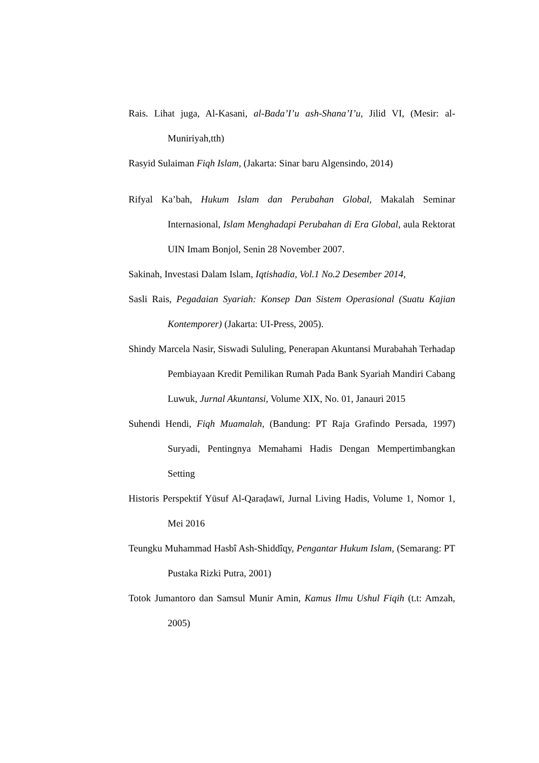Rais. Lihat juga, Al-Kasani, al-Bada’I’u ash-Shana’I’u, Jilid VI, (Mesir: al-Muniriyah,tth)
Rasyid Sulaiman Fiqh Islam, (Jakarta: Sinar baru Algensindo, 2014)
Rifyal Ka’bah, Hukum Islam dan Perubahan Global, Makalah Seminar Internasional, Islam Menghadapi Perubahan di Era Global, aula Rektorat UIN Imam Bonjol, Senin 28 November 2007.
Sakinah, Investasi Dalam Islam, Iqtishadia, Vol.1 No.2 Desember 2014,
Sasli Rais, Pegadaian Syariah: Konsep Dan Sistem Operasional (Suatu Kajian Kontemporer) (Jakarta: UI-Press, 2005).
Shindy Marcela Nasir, Siswadi Sululing, Penerapan Akuntansi Murabahah Terhadap Pembiayaan Kredit Pemilikan Rumah Pada Bank Syariah Mandiri Cabang Luwuk, Jurnal Akuntansi, Volume XIX, No. 01, Janauri 2015
Suhendi Hendi, Fiqh Muamalah, (Bandung: PT Raja Grafindo Persada, 1997) Suryadi, Pentingnya Memahami Hadis Dengan Mempertimbangkan Setting
Historis Perspektif Yūsuf Al-Qaraḍawī, Jurnal Living Hadis, Volume 1, Nomor 1, Mei 2016
Teungku Muhammad Hasbî Ash-Shiddîqy, Pengantar Hukum Islam, (Semarang: PT Pustaka Rizki Putra, 2001)
Totok Jumantoro dan Samsul Munir Amin, Kamus Ilmu Ushul Fiqih (t.t: Amzah, 2005)